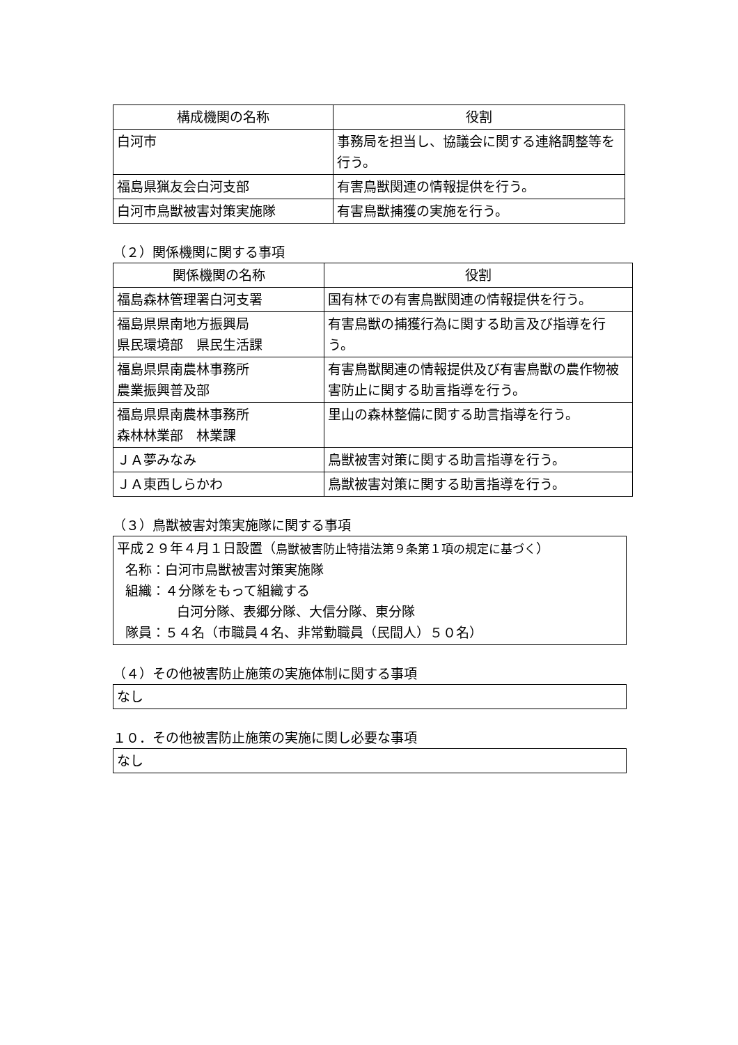| 構成機関の名称 | 役割 |
| --- | --- |
| 白河市 | 事務局を担当し、協議会に関する連絡調整等を行う。 |
| 福島県猟友会白河支部 | 有害鳥獣関連の情報提供を行う。 |
| 白河市鳥獣被害対策実施隊 | 有害鳥獣捕獲の実施を行う。 |
（２）関係機関に関する事項
| 関係機関の名称 | 役割 |
| --- | --- |
| 福島森林管理署白河支署 | 国有林での有害鳥獣関連の情報提供を行う。 |
| 福島県県南地方振興局 県民環境部 県民生活課 | 有害鳥獣の捕獲行為に関する助言及び指導を行う。 |
| 福島県県南農林事務所 農業振興普及部 | 有害鳥獣関連の情報提供及び有害鳥獣の農作物被害防止に関する助言指導を行う。 |
| 福島県県南農林事務所 森林林業部 林業課 | 里山の森林整備に関する助言指導を行う。 |
| ＪＡ夢みなみ | 鳥獣被害対策に関する助言指導を行う。 |
| ＪＡ東西しらかわ | 鳥獣被害対策に関する助言指導を行う。 |
（３）鳥獣被害対策実施隊に関する事項
平成２９年４月１日設置（鳥獣被害防止特措法第９条第１項の規定に基づく）
名称：白河市鳥獣被害対策実施隊
組織：４分隊をもって組織する
白河分隊、表郷分隊、大信分隊、東分隊
隊員：５４名（市職員４名、非常勤職員（民間人）５０名）
（４）その他被害防止施策の実施体制に関する事項
なし
１０．その他被害防止施策の実施に関し必要な事項
なし